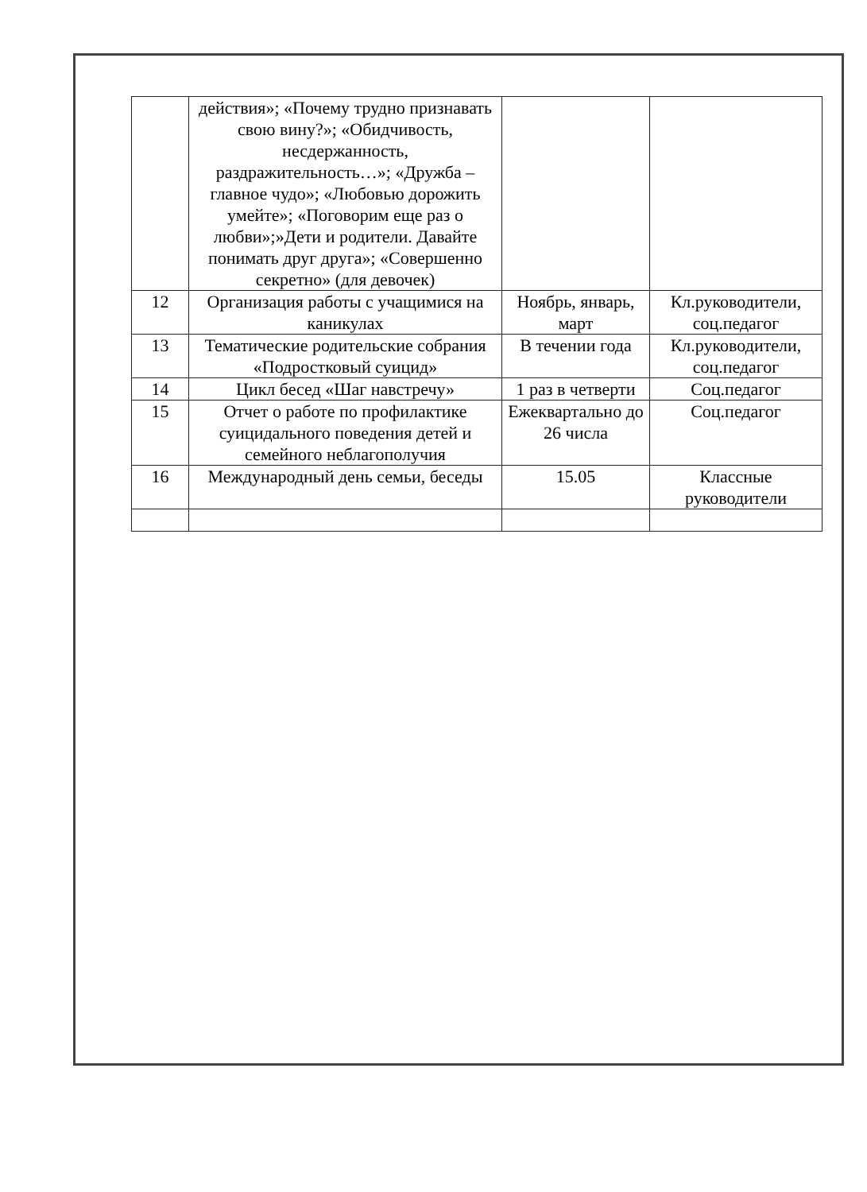| | действия»; «Почему трудно признавать свою вину?»; «Обидчивость, несдержанность, раздражительность…»; «Дружба – главное чудо»; «Любовью дорожить умейте»; «Поговорим еще раз о любви»;»Дети и родители. Давайте понимать друг друга»; «Совершенно секретно» (для девочек) | | |
| 12 | Организация работы с учащимися на каникулах | Ноябрь, январь, март | Кл.руководители, соц.педагог |
| 13 | Тематические родительские собрания «Подростковый суицид» | В течении года | Кл.руководители, соц.педагог |
| 14 | Цикл бесед «Шаг навстречу» | 1 раз в четверти | Соц.педагог |
| 15 | Отчет о работе по профилактике суицидального поведения детей и семейного неблагополучия | Ежеквартально до 26 числа | Соц.педагог |
| 16 | Международный день семьи, беседы | 15.05 | Классные руководители |